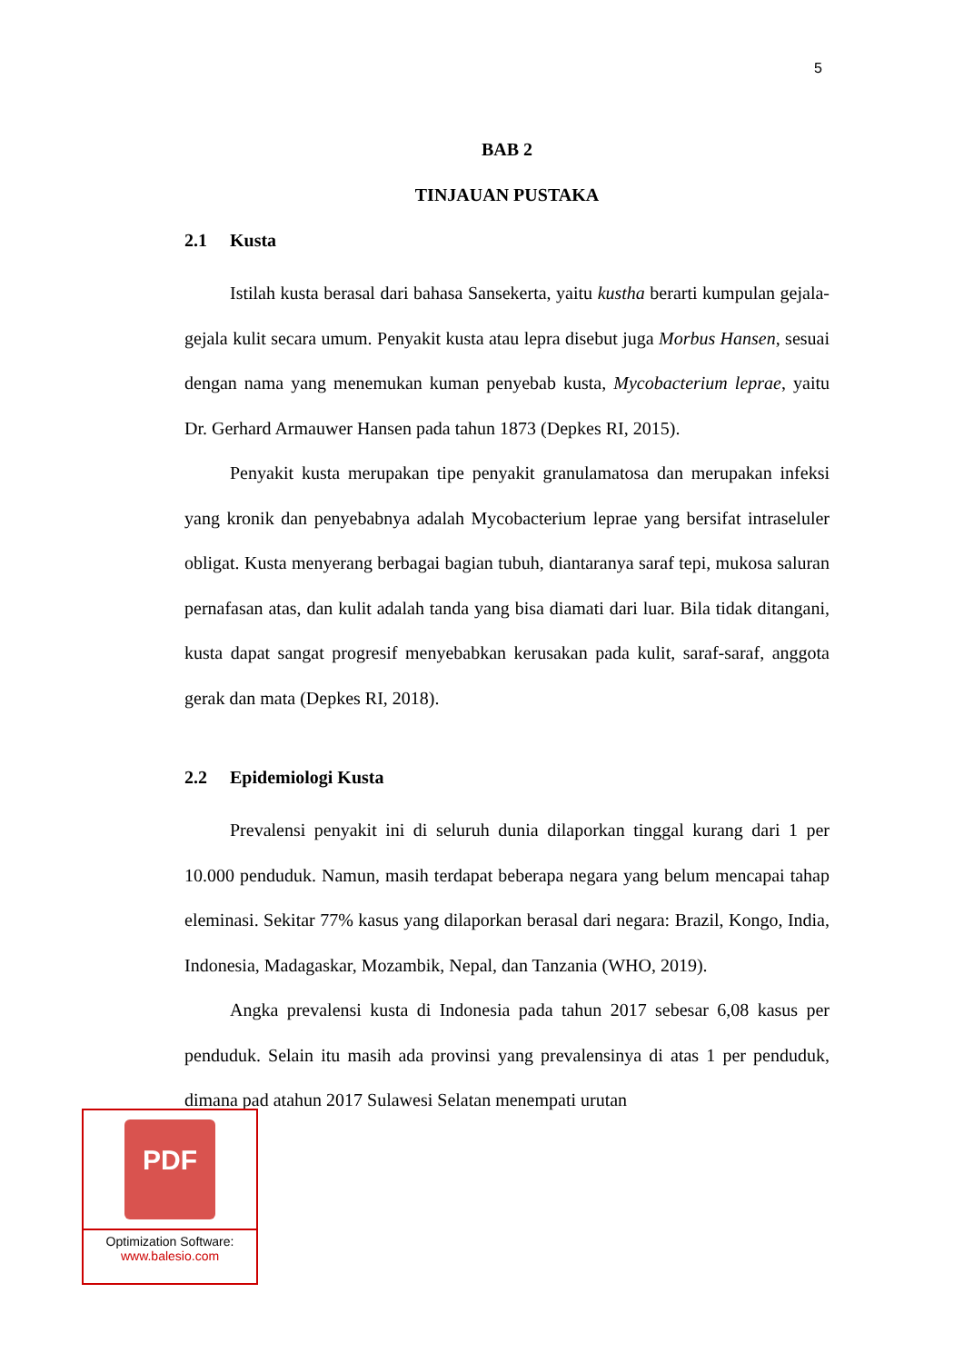5
BAB 2
TINJAUAN PUSTAKA
2.1 Kusta
Istilah kusta berasal dari bahasa Sansekerta, yaitu kustha berarti kumpulan gejala-gejala kulit secara umum. Penyakit kusta atau lepra disebut juga Morbus Hansen, sesuai dengan nama yang menemukan kuman penyebab kusta, Mycobacterium leprae, yaitu Dr. Gerhard Armauwer Hansen pada tahun 1873 (Depkes RI, 2015).
Penyakit kusta merupakan tipe penyakit granulamatosa dan merupakan infeksi yang kronik dan penyebabnya adalah Mycobacterium leprae yang bersifat intraseluler obligat. Kusta menyerang berbagai bagian tubuh, diantaranya saraf tepi, mukosa saluran pernafasan atas, dan kulit adalah tanda yang bisa diamati dari luar. Bila tidak ditangani, kusta dapat sangat progresif menyebabkan kerusakan pada kulit, saraf-saraf, anggota gerak dan mata (Depkes RI, 2018).
2.2 Epidemiologi Kusta
Prevalensi penyakit ini di seluruh dunia dilaporkan tinggal kurang dari 1 per 10.000 penduduk. Namun, masih terdapat beberapa negara yang belum mencapai tahap eleminasi. Sekitar 77% kasus yang dilaporkan berasal dari negara: Brazil, Kongo, India, Indonesia, Madagaskar, Mozambik, Nepal, dan Tanzania (WHO, 2019).
Angka prevalensi kusta di Indonesia pada tahun 2017 sebesar 6,08 kasus per penduduk. Selain itu masih ada provinsi yang prevalensinya di atas 1 per penduduk, dimana pad atahun 2017 Sulawesi Selatan menempati urutan
PDF
Optimization Software:
www.balesio.com